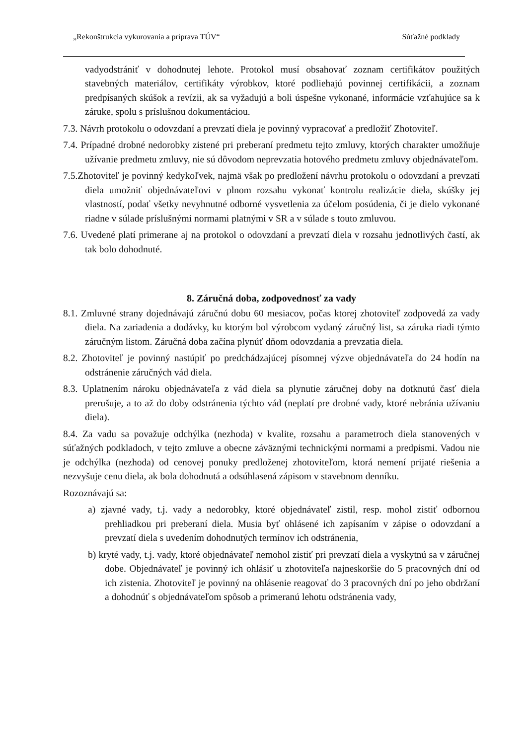„Rekonštrukcia vykurovania a príprava TÚV“ Súťažné podklady
vadyodstrániť v dohodnutej lehote. Protokol musí obsahovať zoznam certifikátov použitých stavebných materiálov, certifikáty výrobkov, ktoré podliehajú povinnej certifikácii, a zoznam predpísaných skúšok a revízii, ak sa vyžadujú a boli úspešne vykonané, informácie vzťahujúce sa k záruke, spolu s príslušnou dokumentáciou.
7.3. Návrh protokolu o odovzdaní a prevzatí diela je povinný vypracovať a predložiť Zhotoviteľ.
7.4. Prípadné drobné nedorobky zistené pri preberaní predmetu tejto zmluvy, ktorých charakter umožňuje užívanie predmetu zmluvy, nie sú dôvodom neprevzatia hotového predmetu zmluvy objednávateľom.
7.5.Zhotoviteľ je povinný kedykoľvek, najmä však po predložení návrhu protokolu o odovzdaní a prevzatí diela umožniť objednávateľovi v plnom rozsahu vykonať kontrolu realizácie diela, skúšky jej vlastností, podať všetky nevyhnutné odborné vysvetlenia za účelom posúdenia, či je dielo vykonané riadne v súlade príslušnými normami platnými v SR a v súlade s touto zmluvou.
7.6. Uvedené platí primerane aj na protokol o odovzdaní a prevzatí diela v rozsahu jednotlivých častí, ak tak bolo dohodnuté.
8. Záručná doba, zodpovednosť za vady
8.1. Zmluvné strany dojednávajú záručnú dobu 60 mesiacov, počas ktorej zhotoviteľ zodpovedá za vady diela. Na zariadenia a dodávky, ku ktorým bol výrobcom vydaný záručný list, sa záruka riadi týmto záručným listom. Záručná doba začína plynúť dňom odovzdania a prevzatia diela.
8.2. Zhotoviteľ je povinný nastúpiť po predchádzajúcej písomnej výzve objednávateľa do 24 hodín na odstránenie záručných vád diela.
8.3. Uplatnením nároku objednávateľa z vád diela sa plynutie záručnej doby na dotknutú časť diela prerušuje, a to až do doby odstránenia týchto vád (neplatí pre drobné vady, ktoré nebránia užívaniu diela).
8.4. Za vadu sa považuje odchýlka (nezhoda) v kvalite, rozsahu a parametroch diela stanovených v súťažných podkladoch, v tejto zmluve a obecne záväznými technickými normami a predpismi. Vadou nie je odchýlka (nezhoda) od cenovej ponuky predloženej zhotoviteľom, ktorá nemení prijaté riešenia a nezvyšuje cenu diela, ak bola dohodnutá a odsúhlasená zápisom v stavebnom denníku.
Rozoznávajú sa:
a) zjavné vady, t.j. vady a nedorobky, ktoré objednávateľ zistil, resp. mohol zistiť odbornou prehliadkou pri preberaní diela. Musia byť ohlásené ich zapísaním v zápise o odovzdaní a prevzatí diela s uvedením dohodnutých termínov ich odstránenia,
b) kryté vady, t.j. vady, ktoré objednávateľ nemohol zistiť pri prevzatí diela a vyskytnú sa v záručnej dobe. Objednávateľ je povinný ich ohlásiť u zhotoviteľa najneskoršie do 5 pracovných dní od ich zistenia. Zhotoviteľ je povinný na ohlásenie reagovať do 3 pracovných dní po jeho obdržaní a dohodnúť s objednávateľom spôsob a primeranú lehotu odstránenia vady,